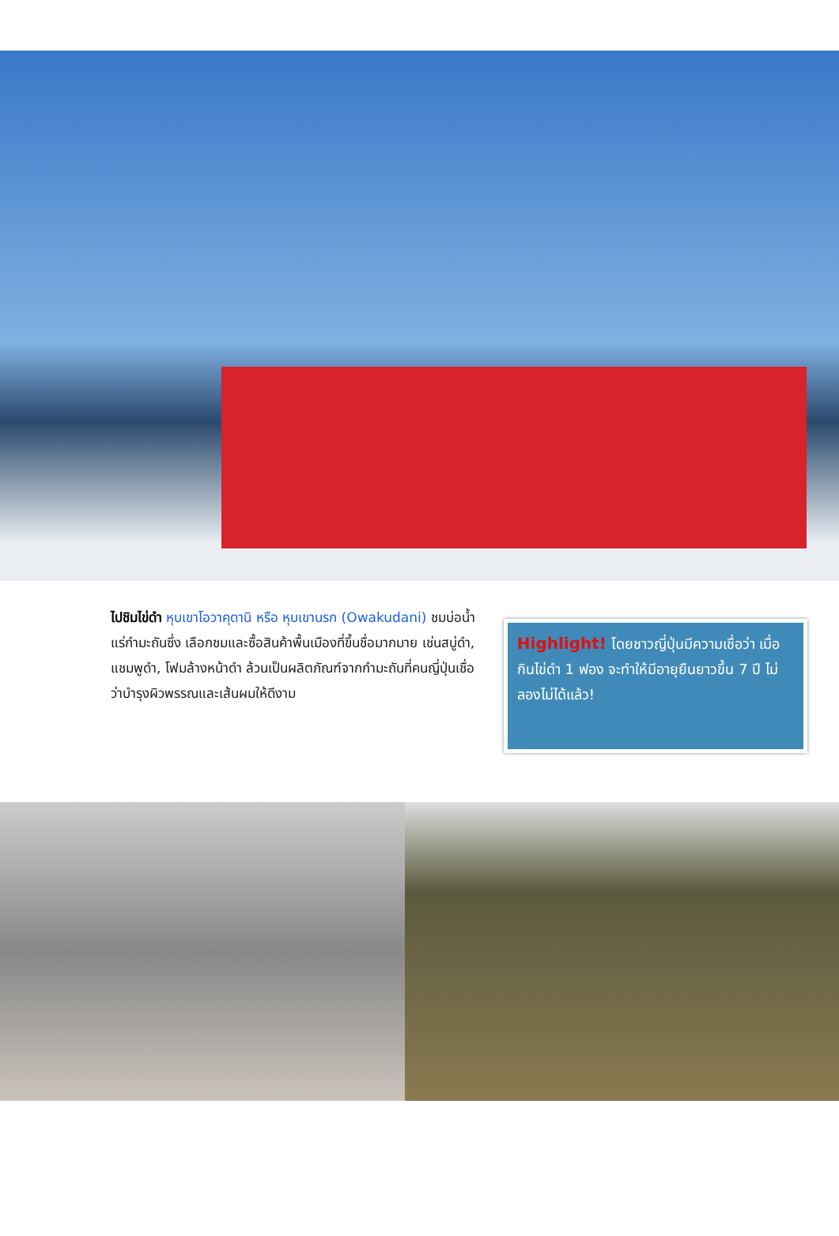ไปชิมไข่ดำ หุบเขาโอวาคุดานิ หรือ หุบเขานรก (Owakudani) ชมบ่อน้ำแร่กำมะถันซึ่ง เลือกชมและซื้อสินค้าพื้นเมืองที่ขึ้นชื่อมากมาย เช่นสบู่ดำ, แชมพูดำ, โฟมล้างหน้าดำ ล้วนเป็นผลิตภัณฑ์จากกำมะถันที่คนญี่ปุ่นเชื่อว่าบำรุงผิวพรรณและเส้นผมให้ดีงาม
Highlight! โดยชาวญี่ปุ่นมีความเชื่อว่า เมื่อกินไข่ดำ 1 ฟอง จะทำให้มีอายุยืนยาวขึ้น 7 ปี ไม่ลองไม่ได้แล้ว!